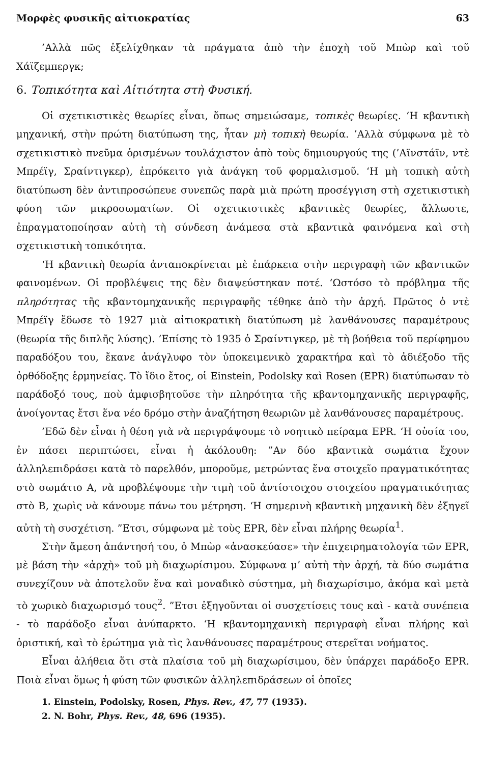Μορφὲς φυσικῆς αἰτιοκρατίας 63
’Αλλὰ πῶς ἐξελίχθηκαν τὰ πράγματα ἀπὸ τὴν ἐποχὴ τοῦ Μπὼρ καὶ τοῦ Χάϊζεμπεργκ;
6. Τοπικότητα καὶ Αἰτιότητα στὴ Φυσική.
Οἱ σχετικιστικὲς θεωρίες εἶναι, ὅπως σημειώσαμε, τοπικὲς θεωρίες. ‘Η κβαντικὴ μηχανική, στὴν πρώτη διατύπωση της, ἦταν μὴ τοπικὴ θεωρία. ’Αλλὰ σύμφωνα μὲ τὸ σχετικιστικὸ πνεῦμα ὁρισμένων τουλάχιστον ἀπὸ τοὺς δημιουργούς της (’Αϊνστάϊν, ντὲ Μπρέϊγ, Σραίντιγκερ), ἐπρόκειτο γιὰ ἀνάγκη τοῦ φορμαλισμοῦ. ‘Η μὴ τοπικὴ αὐτὴ διατύπωση δὲν ἀντιπροσώπευε συνεπῶς παρὰ μιὰ πρώτη προσέγγιση στὴ σχετικιστικὴ φύση τῶν μικροσωματίων. Οἱ σχετικιστικὲς κβαντικὲς θεωρίες, ἄλλωστε, ἐπραγματοποίησαν αὐτὴ τὴ σύνδεση ἀνάμεσα στὰ κβαντικὰ φαινόμενα καὶ στὴ σχετικιστικὴ τοπικότητα.
‘Η κβαντικὴ θεωρία ἀνταποκρίνεται μὲ ἐπάρκεια στὴν περιγραφὴ τῶν κβαντικῶν φαινομένων. Οἱ προβλέψεις της δὲν διαψεύστηκαν ποτέ. ‘Ωστόσο τὸ πρόβλημα τῆς πληρότητας τῆς κβαντομηχανικῆς περιγραφῆς τέθηκε ἀπὸ τὴν ἀρχή. Πρῶτος ὁ ντὲ Μπρέϊγ ἔδωσε τὸ 1927 μιὰ αἰτιοκρατικὴ διατύπωση μὲ λανθάνουσες παραμέτρους (θεωρία τῆς διπλῆς λύσης). ’Επίσης τὸ 1935 ὁ Σραίντιγκερ, μὲ τὴ βοήθεια τοῦ περίφημου παραδόξου του, ἔκανε ἀνάγλυφο τὸν ὑποκειμενικὸ χαρακτήρα καὶ τὸ ἀδιέξοδο τῆς ὀρθόδοξης ἑρμηνείας. Τὸ ἴδιο ἔτος, οἱ Einstein, Podolsky καὶ Rosen (EPR) διατύπωσαν τὸ παράδοξό τους, ποὺ ἀμφισβητοῦσε τὴν πληρότητα τῆς κβαντομηχανικῆς περιγραφῆς, ἀνοίγοντας ἔτσι ἕνα νέο δρόμο στὴν ἀναζήτηση θεωριῶν μὲ λανθάνουσες παραμέτρους.
’Εδῶ δὲν εἶναι ἡ θέση γιὰ νὰ περιγράψουμε τὸ νοητικὸ πείραμα EPR. ‘Η οὐσία του, ἐν πάσει περιπτώσει, εἶναι ἡ ἀκόλουθη: ”Αν δύο κβαντικὰ σωμάτια ἔχουν ἀλληλεπιδράσει κατὰ τὸ παρελθόν, μποροῦμε, μετρώντας ἕνα στοιχεῖο πραγματικότητας στὸ σωμάτιο Α, νὰ προβλέψουμε τὴν τιμὴ τοῦ ἀντίστοιχου στοιχείου πραγματικότητας στὸ Β, χωρὶς νὰ κάνουμε πάνω του μέτρηση. ‘Η σημερινὴ κβαντικὴ μηχανικὴ δὲν ἐξηγεῖ αὐτὴ τὴ συσχέτιση. ”Ετσι, σύμφωνα μὲ τοὺς EPR, δὲν εἶναι πλήρης θεωρία<sup>1</sup>.
Στὴν ἄμεση ἀπάντησή του, ὁ Μπὼρ «ἀνασκεύασε» τὴν ἐπιχειρηματολογία τῶν EPR, μὲ βάση τὴν «ἀρχὴ» τοῦ μὴ διαχωρίσιμου. Σύμφωνα μ’ αὐτὴ τὴν ἀρχή, τὰ δύο σωμάτια συνεχίζουν νὰ ἀποτελοῦν ἕνα καὶ μοναδικὸ σύστημα, μὴ διαχωρίσιμο, ἀκόμα καὶ μετὰ τὸ χωρικὸ διαχωρισμό τους<sup>2</sup>. ”Ετσι ἐξηγοῦνται οἱ συσχετίσεις τους καὶ - κατὰ συνέπεια - τὸ παράδοξο εἶναι ἀνύπαρκτο. ‘Η κβαντομηχανικὴ περιγραφὴ εἶναι πλήρης καὶ ὁριστική, καὶ τὸ ἐρώτημα γιὰ τὶς λανθάνουσες παραμέτρους στερεῖται νοήματος.
Εἶναι ἀλήθεια ὅτι στὰ πλαίσια τοῦ μὴ διαχωρίσιμου, δὲν ὑπάρχει παράδοξο EPR. Ποιὰ εἶναι ὅμως ἡ φύση τῶν φυσικῶν ἀλληλεπιδράσεων οἱ ὁποῖες
1. Einstein, Podolsky, Rosen, Phys. Rev., 47, 77 (1935).
2. N. Bohr, Phys. Rev., 48, 696 (1935).